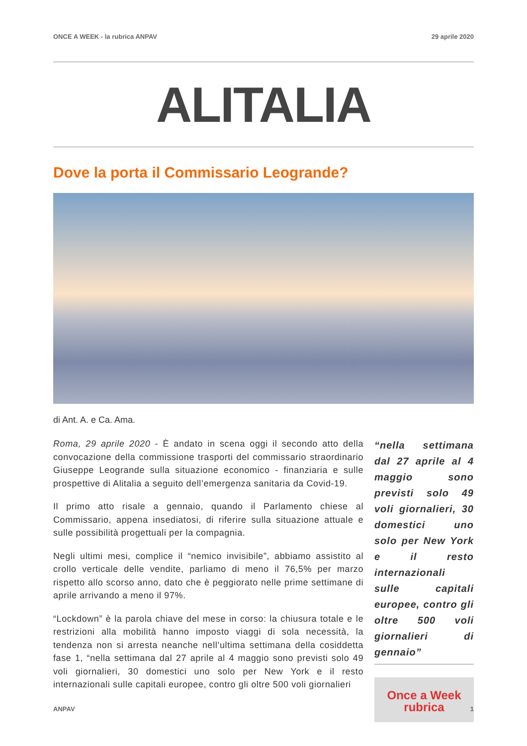ONCE A WEEK - la rubrica ANPAV 29 aprile 2020
ALITALIA
Dove la porta il Commissario Leogrande?
di Ant. A. e Ca. Ama.
Roma, 29 aprile 2020 - È andato in scena oggi il secondo atto della convocazione della commissione trasporti del commissario straordinario Giuseppe Leogrande sulla situazione economico - finanziaria e sulle prospettive di Alitalia a seguito dell’emergenza sanitaria da Covid-19.
Il primo atto risale a gennaio, quando il Parlamento chiese al Commissario, appena insediatosi, di riferire sulla situazione attuale e sulle possibilità progettuali per la compagnia.
Negli ultimi mesi, complice il “nemico invisibile”, abbiamo assistito al crollo verticale delle vendite, parliamo di meno il 76,5% per marzo rispetto allo scorso anno, dato che è peggiorato nelle prime settimane di aprile arrivando a meno il 97%.
“Lockdown” è la parola chiave del mese in corso: la chiusura totale e le restrizioni alla mobilità hanno imposto viaggi di sola necessità, la tendenza non si arresta neanche nell’ultima settimana della cosiddetta fase 1, “nella settimana dal 27 aprile al 4 maggio sono previsti solo 49 voli giornalieri, 30 domestici uno solo per New York e il resto internazionali sulle capitali europee, contro gli oltre 500 voli giornalieri
“nella settimana dal 27 aprile al 4 maggio sono previsti solo 49 voli giornalieri, 30 domestici uno solo per New York e il resto internazionali sulle capitali europee, contro gli oltre 500 voli giornalieri di gennaio”
Once a Week
rubrica
ANPAV 1